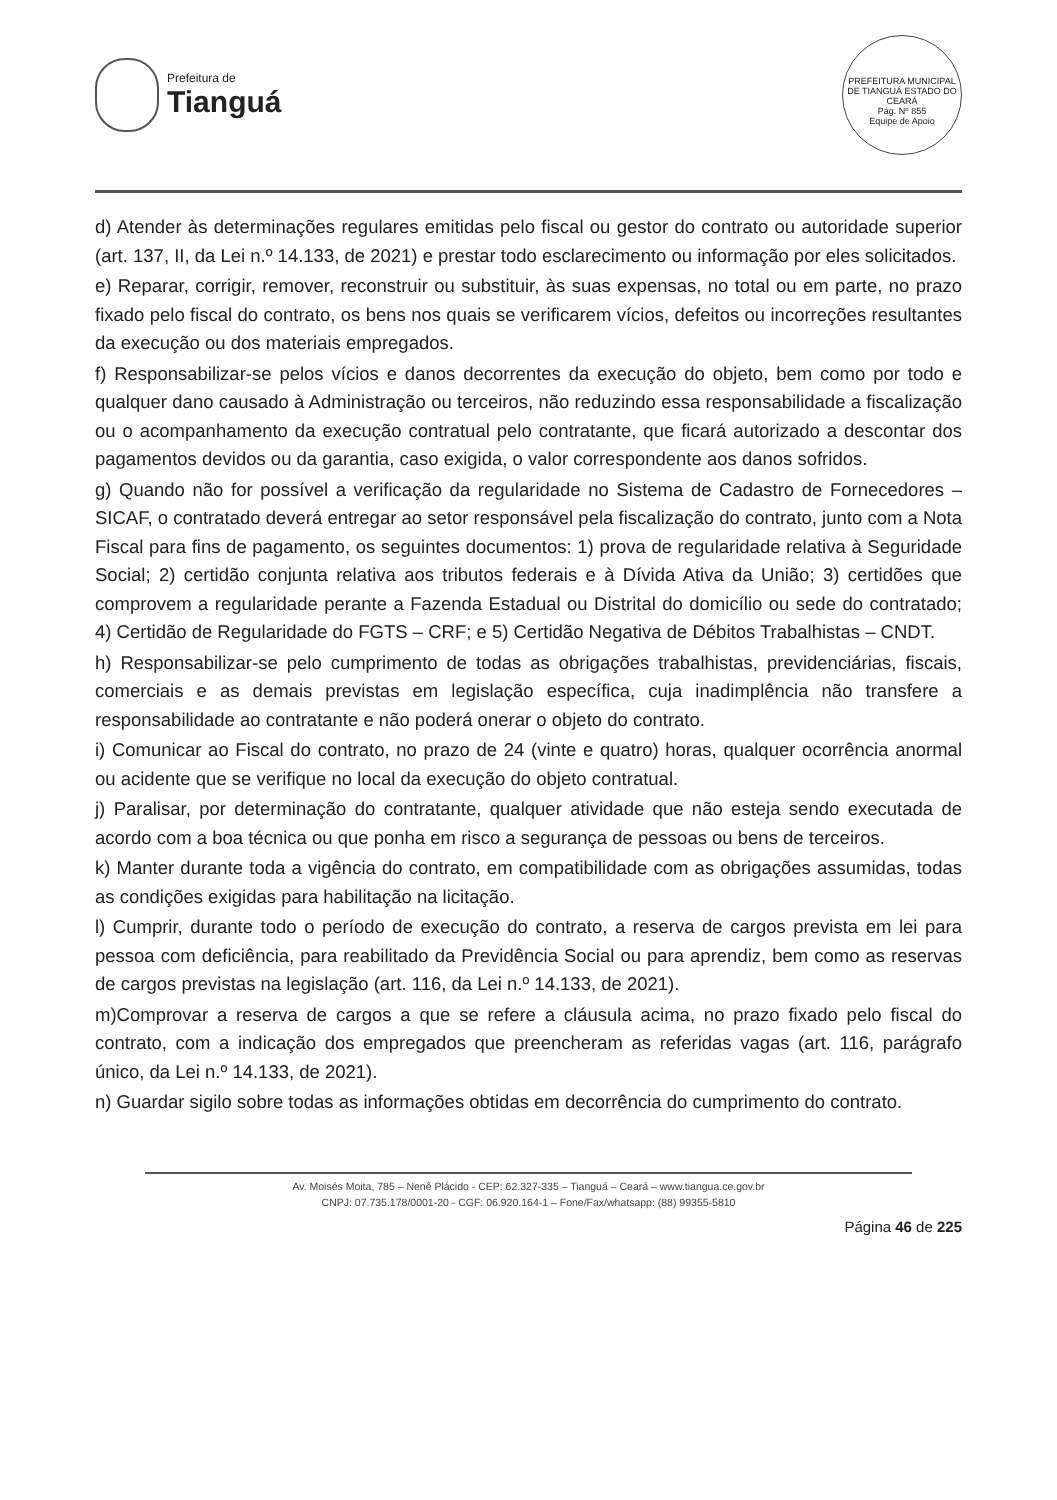Prefeitura de
Tianguá
PREFEITURA MUNICIPAL DE TIANGUÁ ESTADO DO CEARÁ
Pág. Nº 855
Equipe de Apoio
d) Atender às determinações regulares emitidas pelo fiscal ou gestor do contrato ou autoridade superior (art. 137, II, da Lei n.º 14.133, de 2021) e prestar todo esclarecimento ou informação por eles solicitados.
e) Reparar, corrigir, remover, reconstruir ou substituir, às suas expensas, no total ou em parte, no prazo fixado pelo fiscal do contrato, os bens nos quais se verificarem vícios, defeitos ou incorreções resultantes da execução ou dos materiais empregados.
f) Responsabilizar-se pelos vícios e danos decorrentes da execução do objeto, bem como por todo e qualquer dano causado à Administração ou terceiros, não reduzindo essa responsabilidade a fiscalização ou o acompanhamento da execução contratual pelo contratante, que ficará autorizado a descontar dos pagamentos devidos ou da garantia, caso exigida, o valor correspondente aos danos sofridos.
g) Quando não for possível a verificação da regularidade no Sistema de Cadastro de Fornecedores – SICAF, o contratado deverá entregar ao setor responsável pela fiscalização do contrato, junto com a Nota Fiscal para fins de pagamento, os seguintes documentos: 1) prova de regularidade relativa à Seguridade Social; 2) certidão conjunta relativa aos tributos federais e à Dívida Ativa da União; 3) certidões que comprovem a regularidade perante a Fazenda Estadual ou Distrital do domicílio ou sede do contratado; 4) Certidão de Regularidade do FGTS – CRF; e 5) Certidão Negativa de Débitos Trabalhistas – CNDT.
h) Responsabilizar-se pelo cumprimento de todas as obrigações trabalhistas, previdenciárias, fiscais, comerciais e as demais previstas em legislação específica, cuja inadimplência não transfere a responsabilidade ao contratante e não poderá onerar o objeto do contrato.
i) Comunicar ao Fiscal do contrato, no prazo de 24 (vinte e quatro) horas, qualquer ocorrência anormal ou acidente que se verifique no local da execução do objeto contratual.
j) Paralisar, por determinação do contratante, qualquer atividade que não esteja sendo executada de acordo com a boa técnica ou que ponha em risco a segurança de pessoas ou bens de terceiros.
k) Manter durante toda a vigência do contrato, em compatibilidade com as obrigações assumidas, todas as condições exigidas para habilitação na licitação.
l) Cumprir, durante todo o período de execução do contrato, a reserva de cargos prevista em lei para pessoa com deficiência, para reabilitado da Previdência Social ou para aprendiz, bem como as reservas de cargos previstas na legislação (art. 116, da Lei n.º 14.133, de 2021).
m)Comprovar a reserva de cargos a que se refere a cláusula acima, no prazo fixado pelo fiscal do contrato, com a indicação dos empregados que preencheram as referidas vagas (art. 116, parágrafo único, da Lei n.º 14.133, de 2021).
n) Guardar sigilo sobre todas as informações obtidas em decorrência do cumprimento do contrato.
Av. Moisés Moita, 785 – Nenê Plácido - CEP: 62.327-335 – Tianguá – Ceará – www.tiangua.ce.gov.br
CNPJ: 07.735.178/0001-20 - CGF: 06.920.164-1 – Fone/Fax/whatsapp: (88) 99355-5810
Página 46 de 225